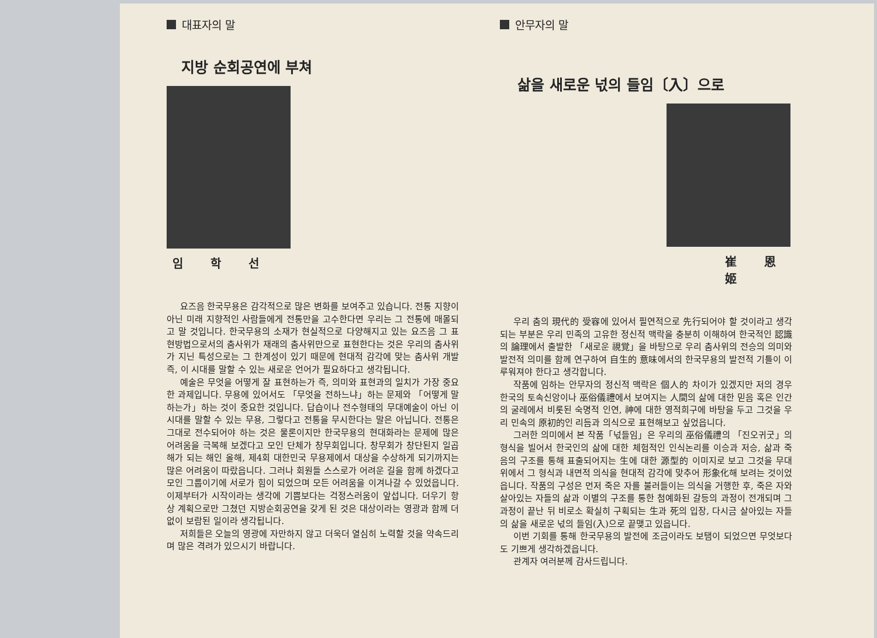대표자의 말
지방 순회공연에 부쳐
임 학 선
요즈음 한국무용은 감각적으로 많은 변화를 보여주고 있습니다. 전통 지향이 아닌 미래 지향적인 사람들에게 전통만을 고수한다면 우리는 그 전통에 매몰되고 말 것입니다. 한국무용의 소재가 현실적으로 다양해지고 있는 요즈음 그 표현방법으로서의 춤사위가 재래의 춤사위만으로 표현한다는 것은 우리의 춤사위가 지닌 특성으로는 그 한계성이 있기 때문에 현대적 감각에 맞는 춤사위 개발 즉, 이 시대를 말할 수 있는 새로운 언어가 필요하다고 생각됩니다.
예술은 무엇을 어떻게 잘 표현하는가 즉, 의미와 표현과의 일치가 가장 중요한 과제입니다. 무용에 있어서도 「무엇을 전하느냐」하는 문제와 「어떻게 말하는가」하는 것이 중요한 것입니다. 답습이나 전수형태의 무대예술이 아닌 이 시대를 말할 수 있는 무용, 그렇다고 전통을 무시한다는 말은 아닙니다. 전통은 그대로 전수되어야 하는 것은 물론이지만 한국무용의 현대화라는 문제에 많은 어려움을 극복해 보겠다고 모인 단체가 창무회입니다. 창무회가 창단된지 일곱해가 되는 해인 올해, 제4회 대한민국 무용제에서 대상을 수상하게 되기까지는 많은 어려움이 따랐읍니다. 그러나 회원들 스스로가 어려운 길을 함께 하겠다고 모인 그룹이기에 서로가 힘이 되었으며 모든 어려움을 이겨나갈 수 있었읍니다. 이제부터가 시작이라는 생각에 기쁨보다는 걱정스러움이 앞섭니다. 더우기 항상 계획으로만 그쳤던 지방순회공연을 갖게 된 것은 대상이라는 영광과 함께 더 없이 보람된 일이라 생각됩니다.
저희들은 오늘의 영광에 자만하지 않고 더욱더 열심히 노력할 것을 약속드리며 많은 격려가 있으시기 바랍니다.
안무자의 말
삶을 새로운 넋의 들임〔入〕으로
崔 恩 姬
우리 춤의 現代的 受容에 있어서 필연적으로 先行되어야 할 것이라고 생각되는 부분은 우리 민족의 고유한 정신적 맥락을 충분히 이해하여 한국적인 認識의 論理에서 출발한 「새로운 視覚」을 바탕으로 우리 춤사위의 전승의 의미와 발전적 의미를 함께 연구하여 自生的 意味에서의 한국무용의 발전적 기틀이 이루워져야 한다고 생각합니다.
작품에 임하는 안무자의 정신적 맥락은 個人的 차이가 있겠지만 저의 경우 한국의 토속신앙이나 巫俗儀禮에서 보여지는 人間의 삶에 대한 믿음 혹은 인간의 굴레에서 비롯된 숙명적 인연, 神에 대한 영적희구에 바탕을 두고 그것을 우리 민속의 原初的인 리듬과 의식으로 표현해보고 싶었읍니다.
그러한 의미에서 본 작품「넋들임」은 우리의 巫俗儀禮의 「진오귀굿」의 형식을 빌어서 한국인의 삶에 대한 체험적인 인식논리를 이승과 저승, 삶과 죽음의 구조를 통해 표출되어지는 生에 대한 源型的 이미지로 보고 그것을 무대 위에서 그 형식과 내면적 의식을 현대적 감각에 맞추어 形象化해 보려는 것이었읍니다. 작품의 구성은 먼저 죽은 자를 불러들이는 의식을 거행한 후, 죽은 자와 살아있는 자들의 삶과 이별의 구조를 통한 첨예화된 갈등의 과정이 전개되며 그 과정이 끝난 뒤 비로소 확실히 구획되는 生과 死의 입장, 다시금 살아있는 자들의 삶을 새로운 넋의 들임(入)으로 끝맺고 있읍니다.
이번 기회를 통해 한국무용의 발전에 조금이라도 보탬이 되었으면 무엇보다도 기쁘게 생각하겠읍니다.
관계자 여러분께 감사드립니다.